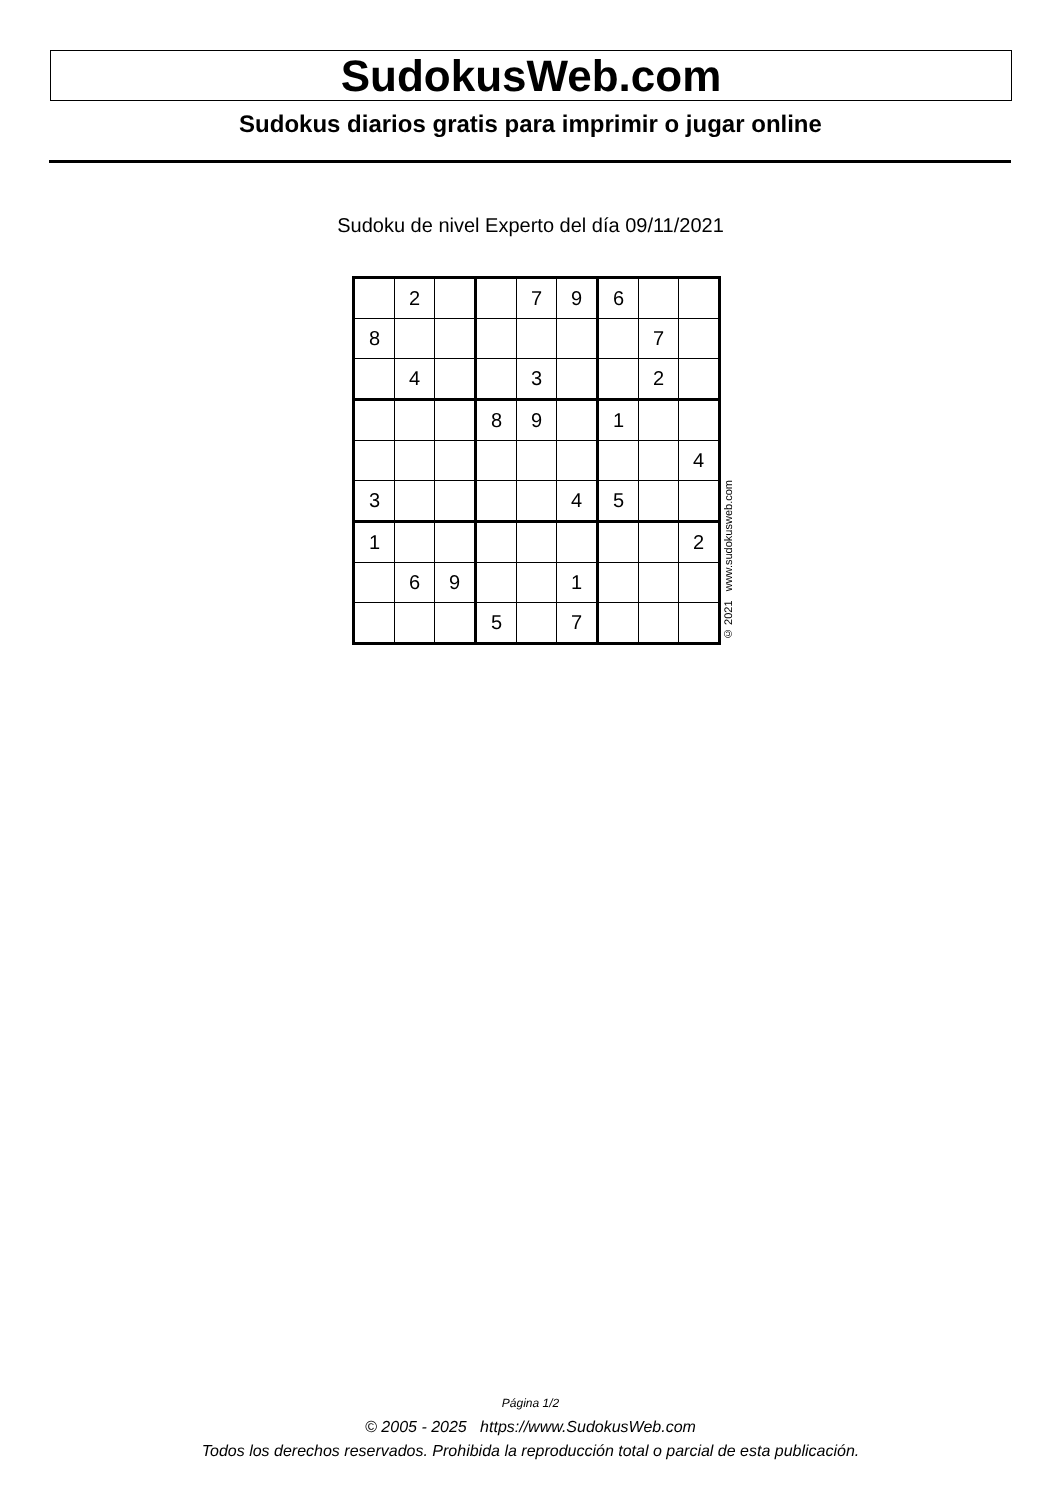SudokusWeb.com
Sudokus diarios gratis para imprimir o jugar online
Sudoku de nivel Experto del día 09/11/2021
| | 2 | | | 7 | 9 | 6 | | |
| 8 | | | | | | | 7 | |
| | 4 | | | 3 | | | 2 | |
| | | | 8 | 9 | | 1 | | |
| | | | | | | | | 4 |
| 3 | | | | | 4 | 5 | | |
| 1 | | | | | | | | 2 |
| | 6 | 9 | | | 1 | | | |
| | | | 5 | | 7 | | | |
© 2021 www.sudokusweb.com
Página 1/2
© 2005 - 2025 https://www.SudokusWeb.com
Todos los derechos reservados. Prohibida la reproducción total o parcial de esta publicación.